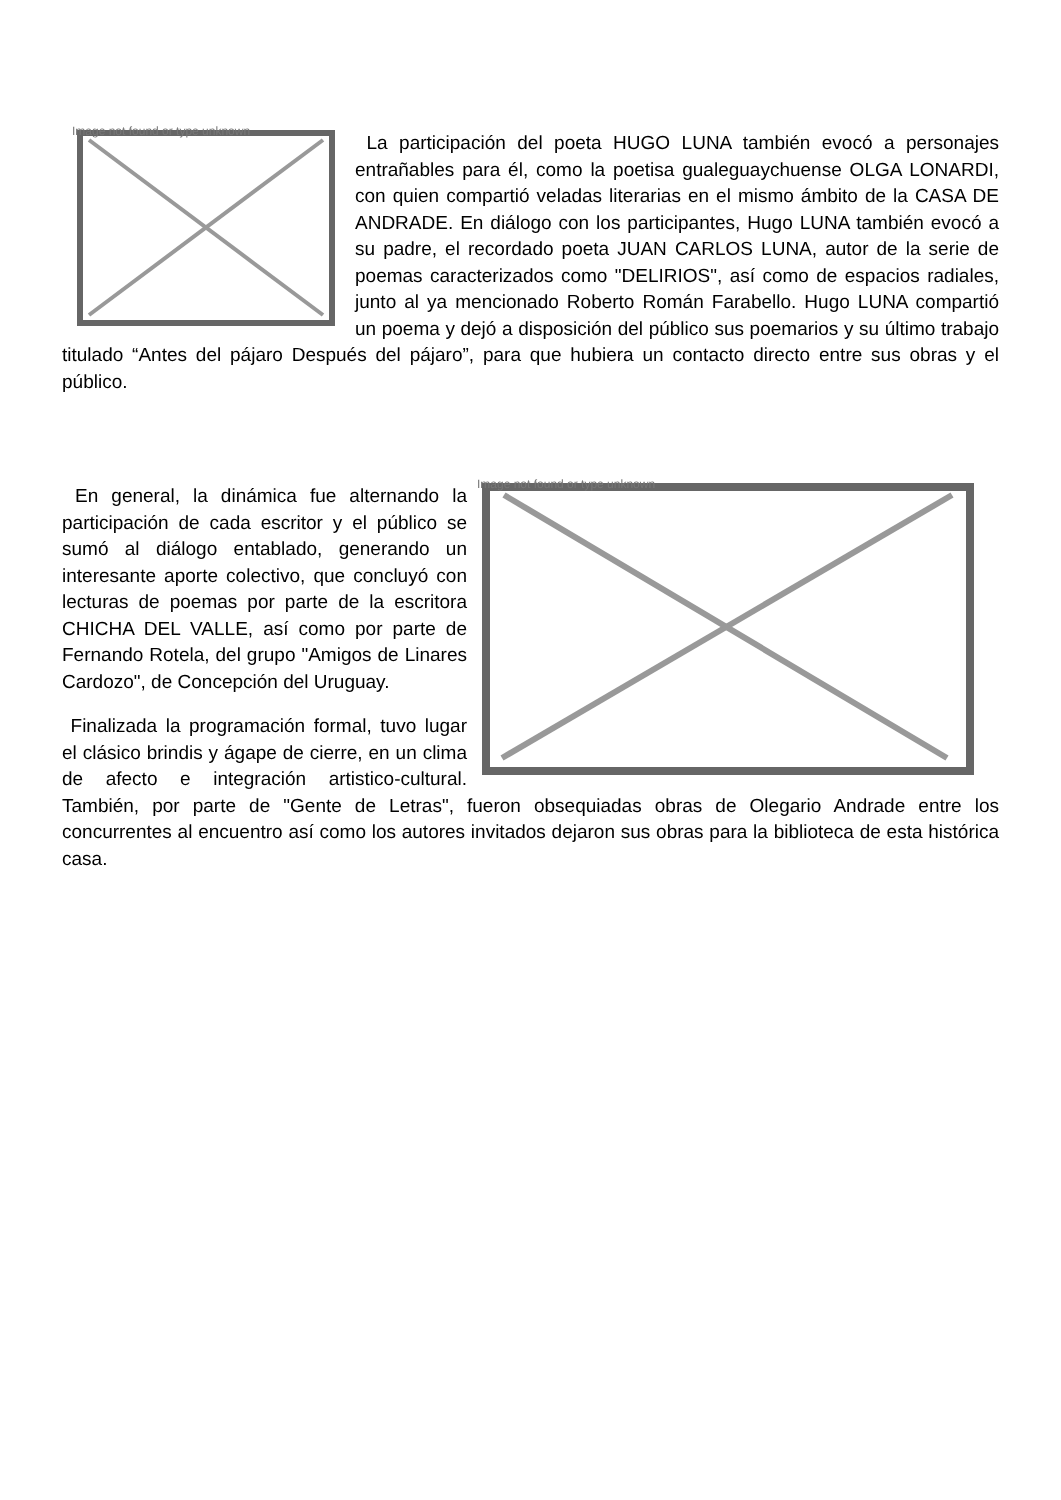Image not found or type unknown La participación del poeta HUGO LUNA también evocó a personajes entrañables para él, como la poetisa gualeguaychuense OLGA LONARDI, con quien compartió veladas literarias en el mismo ámbito de la CASA DE ANDRADE. En diálogo con los participantes, Hugo LUNA también evocó a su padre, el recordado poeta JUAN CARLOS LUNA, autor de la serie de poemas caracterizados como "DELIRIOS", así como de espacios radiales, junto al ya mencionado Roberto Román Farabello. Hugo LUNA compartió un poema y dejó a disposición del público sus poemarios y su último trabajo titulado “Antes del pájaro Después del pájaro”, para que hubiera un contacto directo entre sus obras y el público.
Image not found or type unknown En general, la dinámica fue alternando la participación de cada escritor y el público se sumó al diálogo entablado, generando un interesante aporte colectivo, que concluyó con lecturas de poemas por parte de la escritora CHICHA DEL VALLE, así como por parte de Fernando Rotela, del grupo "Amigos de Linares Cardozo", de Concepción del Uruguay.
Finalizada la programación formal, tuvo lugar el clásico brindis y ágape de cierre, en un clima de afecto e integración artistico-cultural. También, por parte de "Gente de Letras", fueron obsequiadas obras de Olegario Andrade entre los concurrentes al encuentro así como los autores invitados dejaron sus obras para la biblioteca de esta histórica casa.